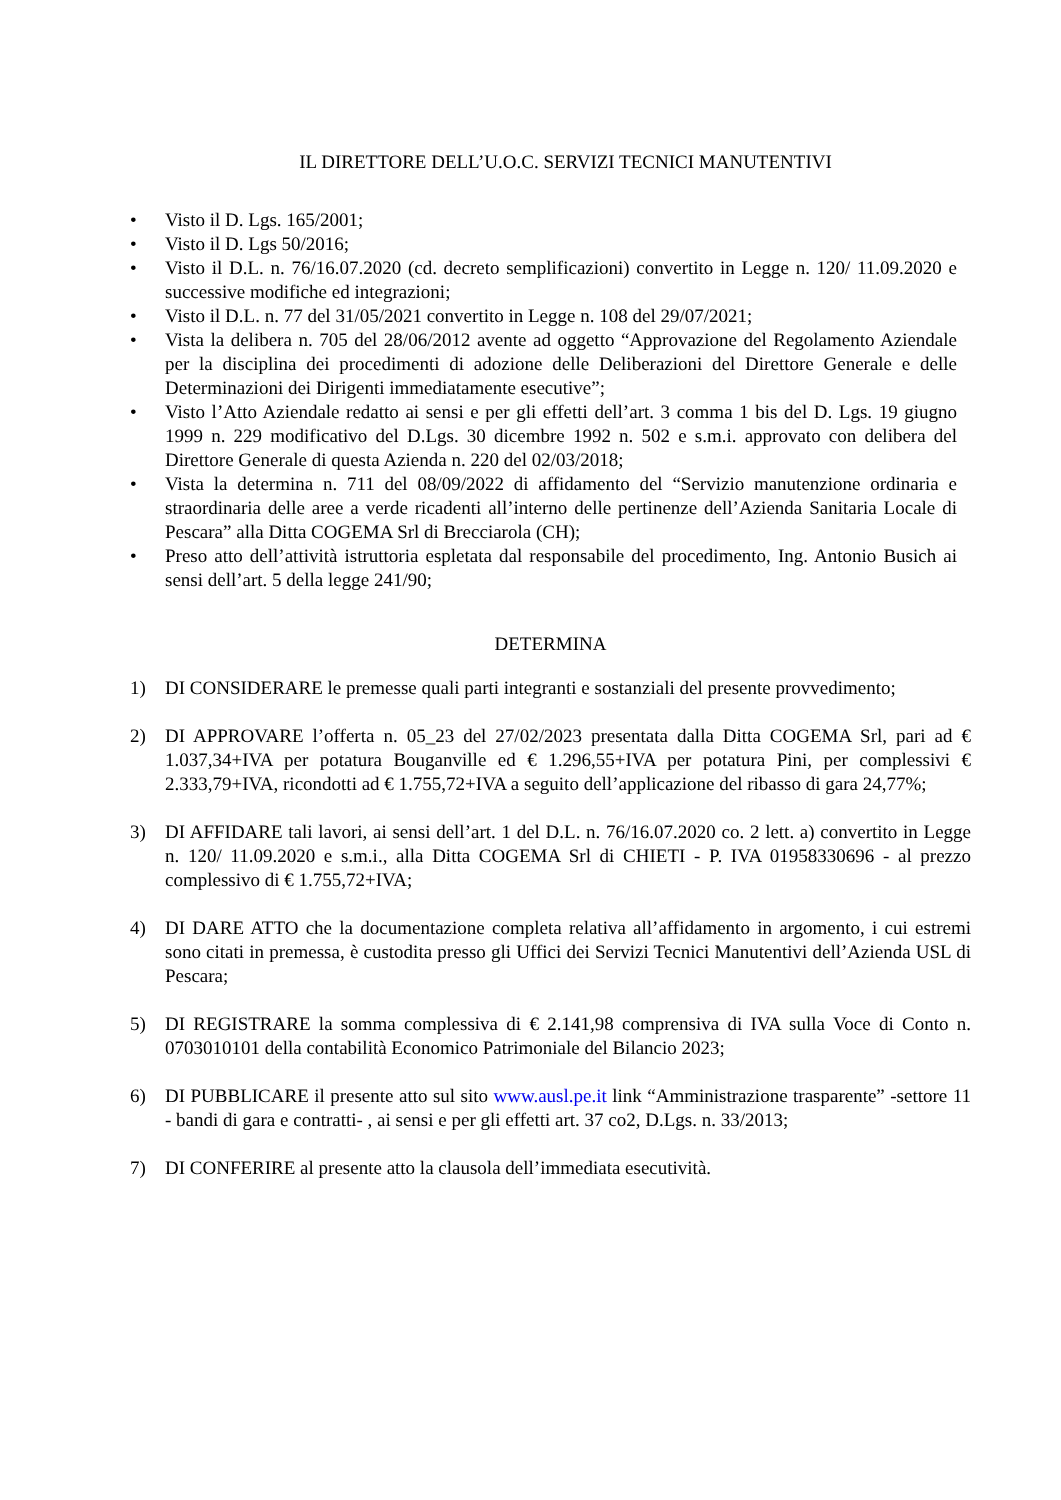IL DIRETTORE DELL’U.O.C. SERVIZI TECNICI MANUTENTIVI
• Visto il D. Lgs. 165/2001;
• Visto il D. Lgs 50/2016;
• Visto il D.L. n. 76/16.07.2020 (cd. decreto semplificazioni) convertito in Legge n. 120/ 11.09.2020 e successive modifiche ed integrazioni;
• Visto il D.L. n. 77 del 31/05/2021 convertito in Legge n. 108 del 29/07/2021;
• Vista la delibera n. 705 del 28/06/2012 avente ad oggetto “Approvazione del Regolamento Aziendale per la disciplina dei procedimenti di adozione delle Deliberazioni del Direttore Generale e delle Determinazioni dei Dirigenti immediatamente esecutive”;
• Visto l’Atto Aziendale redatto ai sensi e per gli effetti dell’art. 3 comma 1 bis del D. Lgs. 19 giugno 1999 n. 229 modificativo del D.Lgs. 30 dicembre 1992 n. 502 e s.m.i. approvato con delibera del Direttore Generale di questa Azienda n. 220 del 02/03/2018;
• Vista la determina n. 711 del 08/09/2022 di affidamento del “Servizio manutenzione ordinaria e straordinaria delle aree a verde ricadenti all’interno delle pertinenze dell’Azienda Sanitaria Locale di Pescara” alla Ditta COGEMA Srl di Brecciarola (CH);
• Preso atto dell’attività istruttoria espletata dal responsabile del procedimento, Ing. Antonio Busich ai sensi dell’art. 5 della legge 241/90;
DETERMINA
1) DI CONSIDERARE le premesse quali parti integranti e sostanziali del presente provvedimento;
2) DI APPROVARE l’offerta n. 05_23 del 27/02/2023 presentata dalla Ditta COGEMA Srl, pari ad € 1.037,34+IVA per potatura Bouganville ed € 1.296,55+IVA per potatura Pini, per complessivi € 2.333,79+IVA, ricondotti ad € 1.755,72+IVA a seguito dell’applicazione del ribasso di gara 24,77%;
3) DI AFFIDARE tali lavori, ai sensi dell’art. 1 del D.L. n. 76/16.07.2020 co. 2 lett. a) convertito in Legge n. 120/ 11.09.2020 e s.m.i., alla Ditta COGEMA Srl di CHIETI - P. IVA 01958330696 - al prezzo complessivo di € 1.755,72+IVA;
4) DI DARE ATTO che la documentazione completa relativa all’affidamento in argomento, i cui estremi sono citati in premessa, è custodita presso gli Uffici dei Servizi Tecnici Manutentivi dell’Azienda USL di Pescara;
5) DI REGISTRARE la somma complessiva di € 2.141,98 comprensiva di IVA sulla Voce di Conto n. 0703010101 della contabilità Economico Patrimoniale del Bilancio 2023;
6) DI PUBBLICARE il presente atto sul sito www.ausl.pe.it link “Amministrazione trasparente” -settore 11 - bandi di gara e contratti- , ai sensi e per gli effetti art. 37 co2, D.Lgs. n. 33/2013;
7) DI CONFERIRE al presente atto la clausola dell’immediata esecutività.